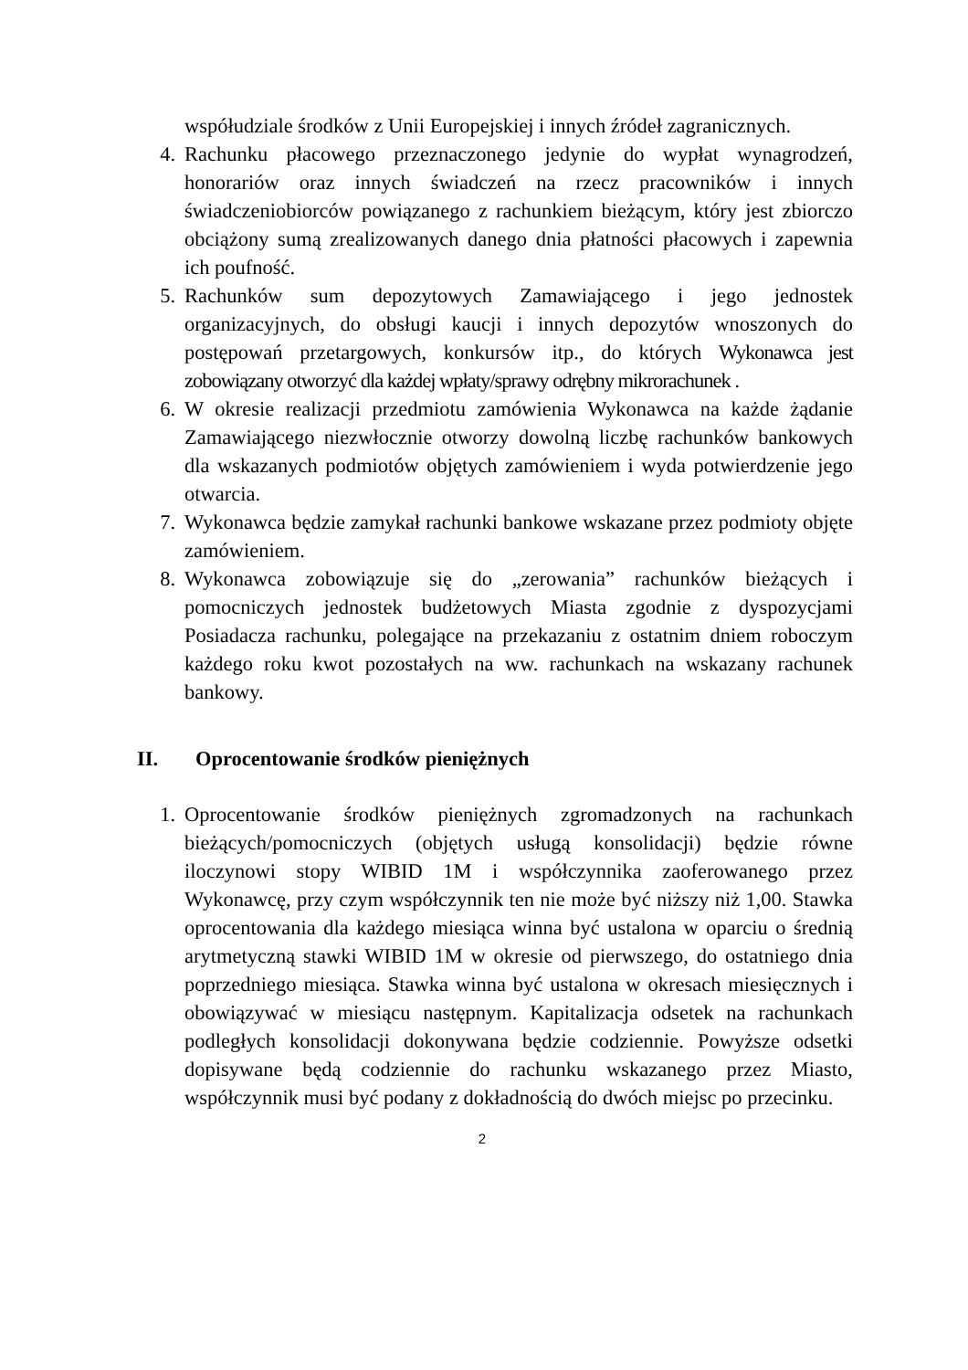współudziale środków z Unii Europejskiej i innych źródeł zagranicznych.
4. Rachunku płacowego przeznaczonego jedynie do wypłat wynagrodzeń, honorariów oraz innych świadczeń na rzecz pracowników i innych świadczeniobiorców powiązanego z rachunkiem bieżącym, który jest zbiorczo obciążony sumą zrealizowanych danego dnia płatności płacowych i zapewnia ich poufność.
5. Rachunków sum depozytowych Zamawiającego i jego jednostek organizacyjnych, do obsługi kaucji i innych depozytów wnoszonych do postępowań przetargowych, konkursów itp., do których Wykonawca jest zobowiązany otworzyć dla każdej wpłaty/sprawy odrębny mikrorachunek .
6. W okresie realizacji przedmiotu zamówienia Wykonawca na każde żądanie Zamawiającego niezwłocznie otworzy dowolną liczbę rachunków bankowych dla wskazanych podmiotów objętych zamówieniem i wyda potwierdzenie jego otwarcia.
7. Wykonawca będzie zamykał rachunki bankowe wskazane przez podmioty objęte zamówieniem.
8. Wykonawca zobowiązuje się do „zerowania” rachunków bieżących i pomocniczych jednostek budżetowych Miasta zgodnie z dyspozycjami Posiadacza rachunku, polegające na przekazaniu z ostatnim dniem roboczym każdego roku kwot pozostałych na ww. rachunkach na wskazany rachunek bankowy.
II. Oprocentowanie środków pieniężnych
1. Oprocentowanie środków pieniężnych zgromadzonych na rachunkach bieżących/pomocniczych (objętych usługą konsolidacji) będzie równe iloczynowi stopy WIBID 1M i współczynnika zaoferowanego przez Wykonawcę, przy czym współczynnik ten nie może być niższy niż 1,00. Stawka oprocentowania dla każdego miesiąca winna być ustalona w oparciu o średnią arytmetyczną stawki WIBID 1M w okresie od pierwszego, do ostatniego dnia poprzedniego miesiąca. Stawka winna być ustalona w okresach miesięcznych i obowiązywać w miesiącu następnym. Kapitalizacja odsetek na rachunkach podległych konsolidacji dokonywana będzie codziennie. Powyższe odsetki dopisywane będą codziennie do rachunku wskazanego przez Miasto, współczynnik musi być podany z dokładnością do dwóch miejsc po przecinku.
2